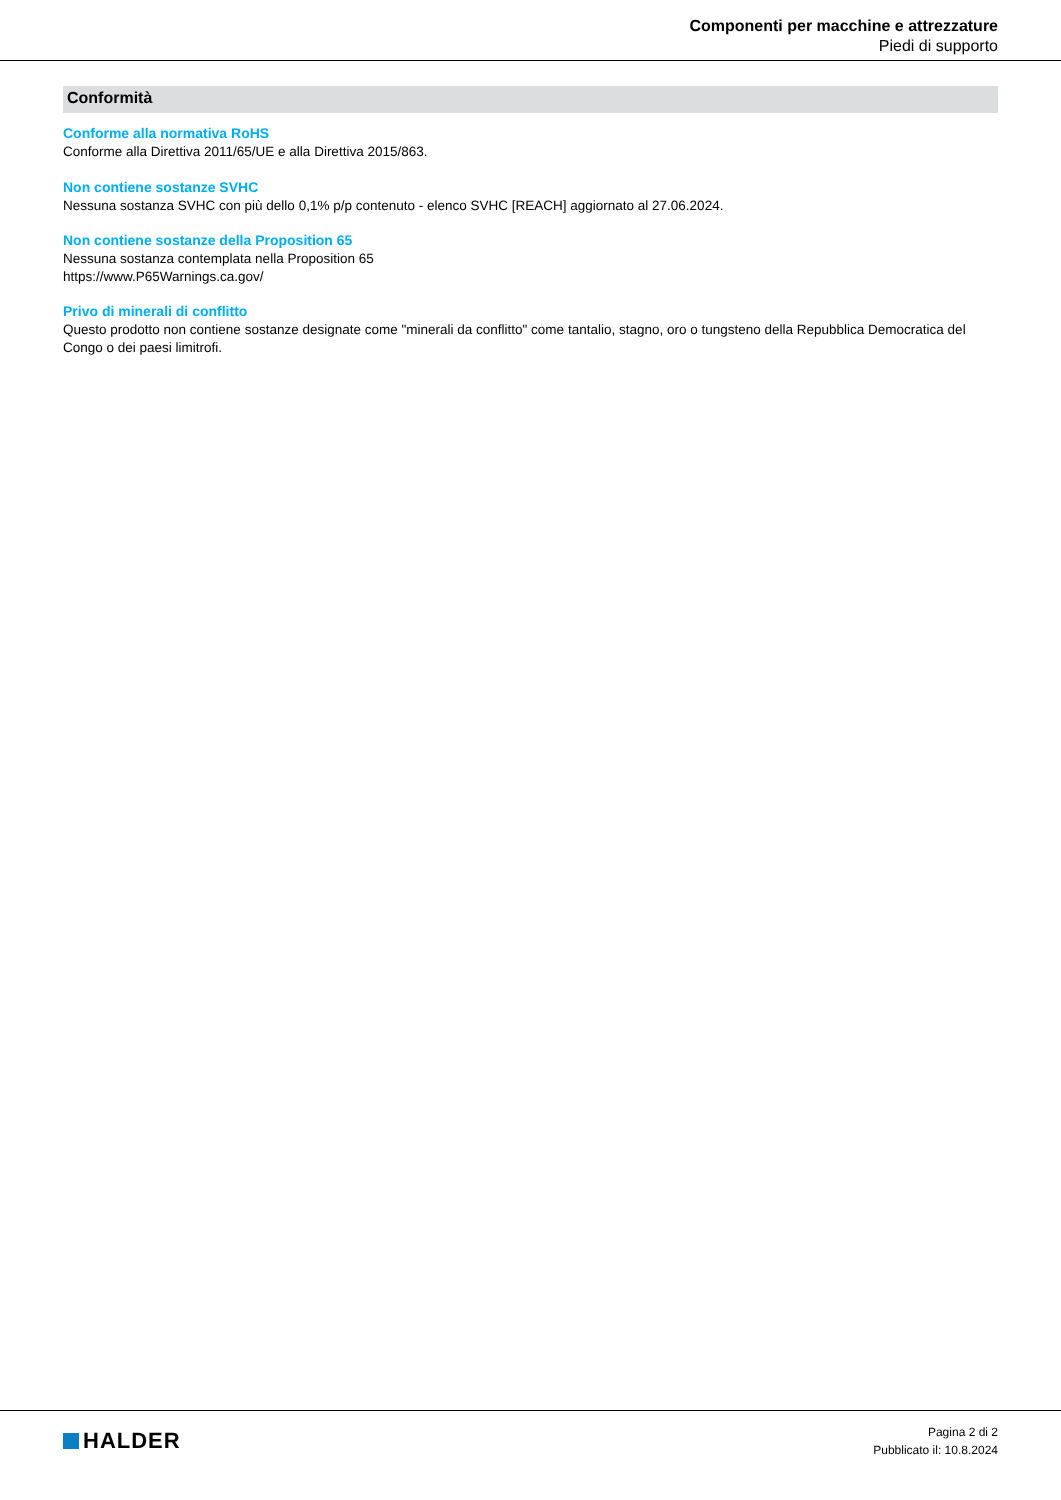Componenti per macchine e attrezzature
Piedi di supporto
Conformità
Conforme alla normativa RoHS
Conforme alla Direttiva 2011/65/UE e alla Direttiva 2015/863.
Non contiene sostanze SVHC
Nessuna sostanza SVHC con più dello 0,1% p/p contenuto - elenco SVHC [REACH] aggiornato al 27.06.2024.
Non contiene sostanze della Proposition 65
Nessuna sostanza contemplata nella Proposition 65
https://www.P65Warnings.ca.gov/
Privo di minerali di conflitto
Questo prodotto non contiene sostanze designate come "minerali da conflitto" come tantalio, stagno, oro o tungsteno della Repubblica Democratica del Congo o dei paesi limitrofi.
HALDER
Pagina 2 di 2
Pubblicato il: 10.8.2024